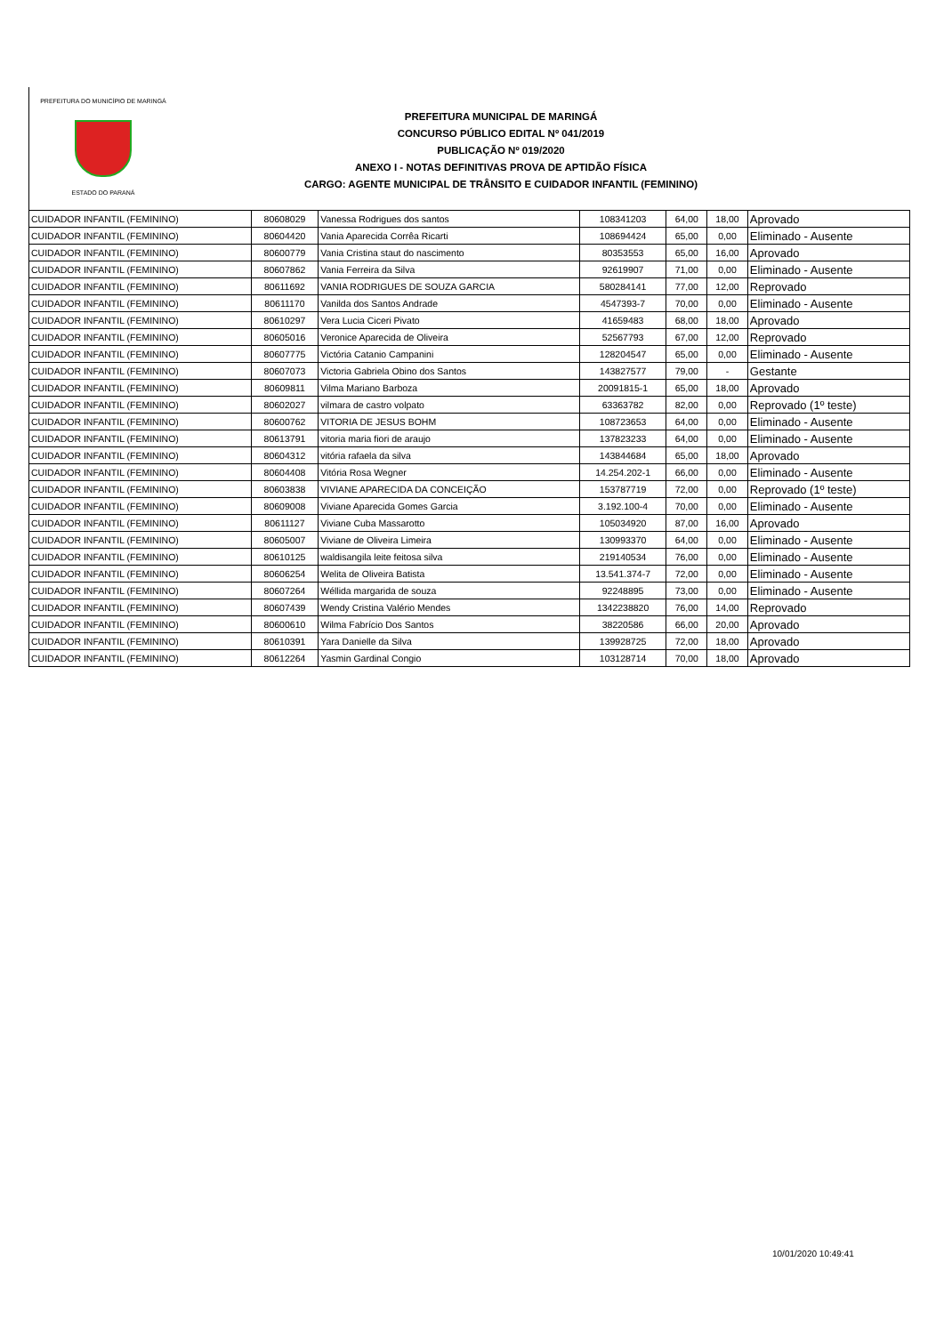PREFEITURA DO MUNICÍPIO DE MARINGÁ
ESTADO DO PARANÁ
PREFEITURA MUNICIPAL DE MARINGÁ
CONCURSO PÚBLICO EDITAL Nº 041/2019
PUBLICAÇÃO Nº 019/2020
ANEXO I - NOTAS DEFINITIVAS PROVA DE APTIDÃO FÍSICA
CARGO: AGENTE MUNICIPAL DE TRÂNSITO E CUIDADOR INFANTIL (FEMININO)
| CUIDADOR INFANTIL (FEMININO) | 80608029 | Vanessa Rodrigues dos santos | 108341203 | 64,00 | 18,00 | Aprovado |
| CUIDADOR INFANTIL (FEMININO) | 80604420 | Vania Aparecida Corrêa Ricarti | 108694424 | 65,00 | 0,00 | Eliminado - Ausente |
| CUIDADOR INFANTIL (FEMININO) | 80600779 | Vania Cristina staut do nascimento | 80353553 | 65,00 | 16,00 | Aprovado |
| CUIDADOR INFANTIL (FEMININO) | 80607862 | Vania Ferreira da Silva | 92619907 | 71,00 | 0,00 | Eliminado - Ausente |
| CUIDADOR INFANTIL (FEMININO) | 80611692 | VANIA RODRIGUES DE SOUZA GARCIA | 580284141 | 77,00 | 12,00 | Reprovado |
| CUIDADOR INFANTIL (FEMININO) | 80611170 | Vanilda dos Santos Andrade | 4547393-7 | 70,00 | 0,00 | Eliminado - Ausente |
| CUIDADOR INFANTIL (FEMININO) | 80610297 | Vera Lucia Ciceri Pivato | 41659483 | 68,00 | 18,00 | Aprovado |
| CUIDADOR INFANTIL (FEMININO) | 80605016 | Veronice Aparecida de Oliveira | 52567793 | 67,00 | 12,00 | Reprovado |
| CUIDADOR INFANTIL (FEMININO) | 80607775 | Victória Catanio Campanini | 128204547 | 65,00 | 0,00 | Eliminado - Ausente |
| CUIDADOR INFANTIL (FEMININO) | 80607073 | Victoria Gabriela Obino dos Santos | 143827577 | 79,00 | - | Gestante |
| CUIDADOR INFANTIL (FEMININO) | 80609811 | Vilma Mariano Barboza | 20091815-1 | 65,00 | 18,00 | Aprovado |
| CUIDADOR INFANTIL (FEMININO) | 80602027 | vilmara de castro volpato | 63363782 | 82,00 | 0,00 | Reprovado (1º teste) |
| CUIDADOR INFANTIL (FEMININO) | 80600762 | VITORIA DE JESUS BOHM | 108723653 | 64,00 | 0,00 | Eliminado - Ausente |
| CUIDADOR INFANTIL (FEMININO) | 80613791 | vitoria maria fiori de araujo | 137823233 | 64,00 | 0,00 | Eliminado - Ausente |
| CUIDADOR INFANTIL (FEMININO) | 80604312 | vitória rafaela da silva | 143844684 | 65,00 | 18,00 | Aprovado |
| CUIDADOR INFANTIL (FEMININO) | 80604408 | Vitória Rosa Wegner | 14.254.202-1 | 66,00 | 0,00 | Eliminado - Ausente |
| CUIDADOR INFANTIL (FEMININO) | 80603838 | VIVIANE APARECIDA DA CONCEIÇÃO | 153787719 | 72,00 | 0,00 | Reprovado (1º teste) |
| CUIDADOR INFANTIL (FEMININO) | 80609008 | Viviane Aparecida Gomes Garcia | 3.192.100-4 | 70,00 | 0,00 | Eliminado - Ausente |
| CUIDADOR INFANTIL (FEMININO) | 80611127 | Viviane Cuba Massarotto | 105034920 | 87,00 | 16,00 | Aprovado |
| CUIDADOR INFANTIL (FEMININO) | 80605007 | Viviane de Oliveira Limeira | 130993370 | 64,00 | 0,00 | Eliminado - Ausente |
| CUIDADOR INFANTIL (FEMININO) | 80610125 | waldisangila leite feitosa silva | 219140534 | 76,00 | 0,00 | Eliminado - Ausente |
| CUIDADOR INFANTIL (FEMININO) | 80606254 | Welita de Oliveira Batista | 13.541.374-7 | 72,00 | 0,00 | Eliminado - Ausente |
| CUIDADOR INFANTIL (FEMININO) | 80607264 | Wéllida margarida de souza | 92248895 | 73,00 | 0,00 | Eliminado - Ausente |
| CUIDADOR INFANTIL (FEMININO) | 80607439 | Wendy Cristina Valério Mendes | 1342238820 | 76,00 | 14,00 | Reprovado |
| CUIDADOR INFANTIL (FEMININO) | 80600610 | Wilma Fabrício Dos Santos | 38220586 | 66,00 | 20,00 | Aprovado |
| CUIDADOR INFANTIL (FEMININO) | 80610391 | Yara Danielle da Silva | 139928725 | 72,00 | 18,00 | Aprovado |
| CUIDADOR INFANTIL (FEMININO) | 80612264 | Yasmin Gardinal Congio | 103128714 | 70,00 | 18,00 | Aprovado |
10/01/2020 10:49:41